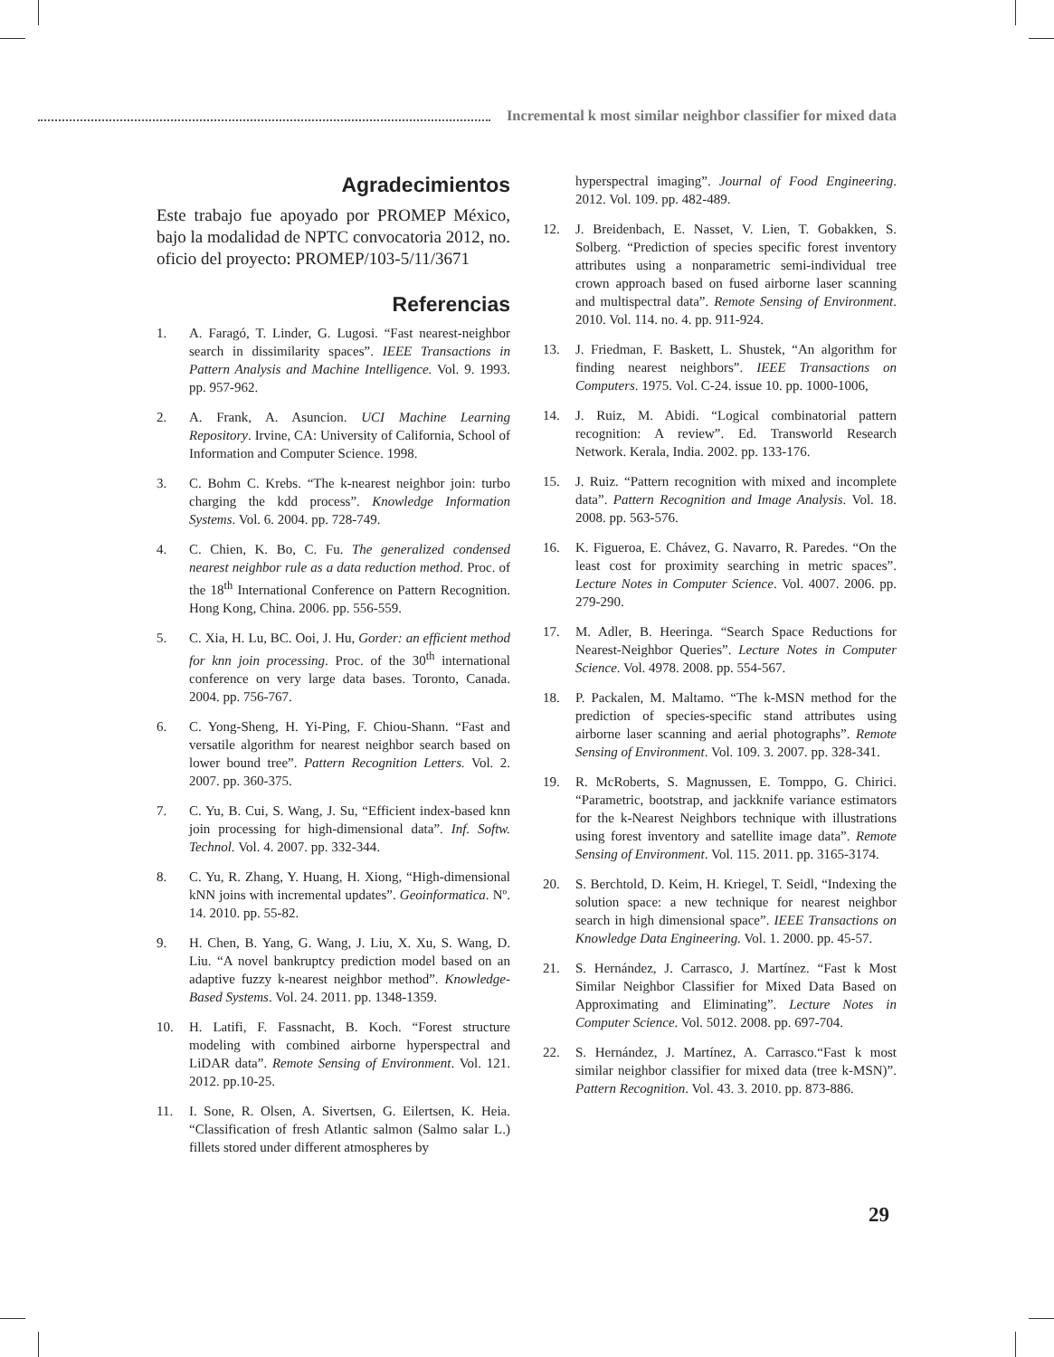Incremental k most similar neighbor classifier for mixed data
Agradecimientos
Este trabajo fue apoyado por PROMEP México, bajo la modalidad de NPTC convocatoria 2012, no. oficio del proyecto: PROMEP/103-5/11/3671
Referencias
1. A. Faragó, T. Linder, G. Lugosi. “Fast nearest-neighbor search in dissimilarity spaces”. IEEE Transactions in Pattern Analysis and Machine Intelligence. Vol. 9. 1993. pp. 957-962.
2. A. Frank, A. Asuncion. UCI Machine Learning Repository. Irvine, CA: University of California, School of Information and Computer Science. 1998.
3. C. Bohm C. Krebs. “The k-nearest neighbor join: turbo charging the kdd process”. Knowledge Information Systems. Vol. 6. 2004. pp. 728-749.
4. C. Chien, K. Bo, C. Fu. The generalized condensed nearest neighbor rule as a data reduction method. Proc. of the 18<sup>th</sup> International Conference on Pattern Recognition. Hong Kong, China. 2006. pp. 556-559.
5. C. Xia, H. Lu, BC. Ooi, J. Hu, Gorder: an efficient method for knn join processing. Proc. of the 30<sup>th</sup> international conference on very large data bases. Toronto, Canada. 2004. pp. 756-767.
6. C. Yong-Sheng, H. Yi-Ping, F. Chiou-Shann. “Fast and versatile algorithm for nearest neighbor search based on lower bound tree”. Pattern Recognition Letters. Vol. 2. 2007. pp. 360-375.
7. C. Yu, B. Cui, S. Wang, J. Su, “Efficient index-based knn join processing for high-dimensional data”. Inf. Softw. Technol. Vol. 4. 2007. pp. 332-344.
8. C. Yu, R. Zhang, Y. Huang, H. Xiong, “High-dimensional kNN joins with incremental updates”. Geoinformatica. Nº. 14. 2010. pp. 55-82.
9. H. Chen, B. Yang, G. Wang, J. Liu, X. Xu, S. Wang, D. Liu. “A novel bankruptcy prediction model based on an adaptive fuzzy k-nearest neighbor method”. Knowledge-Based Systems. Vol. 24. 2011. pp. 1348-1359.
10. H. Latifi, F. Fassnacht, B. Koch. “Forest structure modeling with combined airborne hyperspectral and LiDAR data”. Remote Sensing of Environment. Vol. 121. 2012. pp.10-25.
11. I. Sone, R. Olsen, A. Sivertsen, G. Eilertsen, K. Heia. “Classification of fresh Atlantic salmon (Salmo salar L.) fillets stored under different atmospheres by
hyperspectral imaging”. Journal of Food Engineering. 2012. Vol. 109. pp. 482-489.
12. J. Breidenbach, E. Nasset, V. Lien, T. Gobakken, S. Solberg. “Prediction of species specific forest inventory attributes using a nonparametric semi-individual tree crown approach based on fused airborne laser scanning and multispectral data”. Remote Sensing of Environment. 2010. Vol. 114. no. 4. pp. 911-924.
13. J. Friedman, F. Baskett, L. Shustek, “An algorithm for finding nearest neighbors”. IEEE Transactions on Computers. 1975. Vol. C-24. issue 10. pp. 1000-1006,
14. J. Ruiz, M. Abidi. “Logical combinatorial pattern recognition: A review”. Ed. Transworld Research Network. Kerala, India. 2002. pp. 133-176.
15. J. Ruiz. “Pattern recognition with mixed and incomplete data”. Pattern Recognition and Image Analysis. Vol. 18. 2008. pp. 563-576.
16. K. Figueroa, E. Chávez, G. Navarro, R. Paredes. “On the least cost for proximity searching in metric spaces”. Lecture Notes in Computer Science. Vol. 4007. 2006. pp. 279-290.
17. M. Adler, B. Heeringa. “Search Space Reductions for Nearest-Neighbor Queries”. Lecture Notes in Computer Science. Vol. 4978. 2008. pp. 554-567.
18. P. Packalen, M. Maltamo. “The k-MSN method for the prediction of species-specific stand attributes using airborne laser scanning and aerial photographs”. Remote Sensing of Environment. Vol. 109. 3. 2007. pp. 328-341.
19. R. McRoberts, S. Magnussen, E. Tomppo, G. Chirici. “Parametric, bootstrap, and jackknife variance estimators for the k-Nearest Neighbors technique with illustrations using forest inventory and satellite image data”. Remote Sensing of Environment. Vol. 115. 2011. pp. 3165-3174.
20. S. Berchtold, D. Keim, H. Kriegel, T. Seidl, “Indexing the solution space: a new technique for nearest neighbor search in high dimensional space”. IEEE Transactions on Knowledge Data Engineering. Vol. 1. 2000. pp. 45-57.
21. S. Hernández, J. Carrasco, J. Martínez. “Fast k Most Similar Neighbor Classifier for Mixed Data Based on Approximating and Eliminating”. Lecture Notes in Computer Science. Vol. 5012. 2008. pp. 697-704.
22. S. Hernández, J. Martínez, A. Carrasco.“Fast k most similar neighbor classifier for mixed data (tree k-MSN)”. Pattern Recognition. Vol. 43. 3. 2010. pp. 873-886.
29